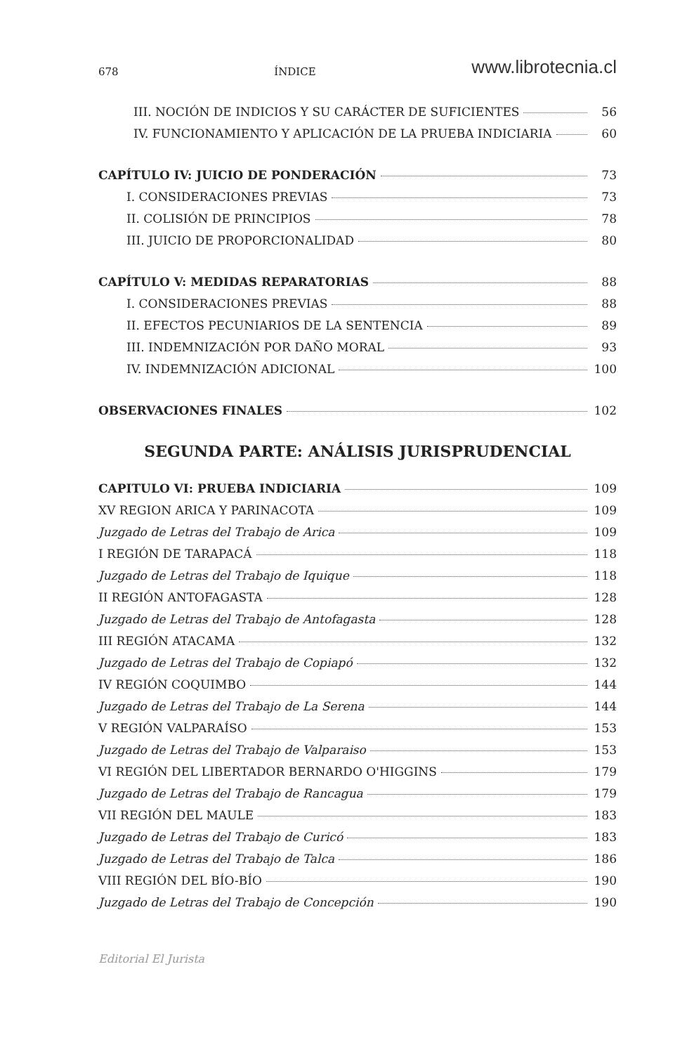678 ÍNDICE www.librotecnia.cl
III. NOCIÓN DE INDICIOS Y SU CARÁCTER DE SUFICIENTES 56
IV. FUNCIONAMIENTO Y APLICACIÓN DE LA PRUEBA INDICIARIA 60
CAPÍTULO IV: JUICIO DE PONDERACIÓN 73
I. CONSIDERACIONES PREVIAS 73
II. COLISIÓN DE PRINCIPIOS 78
III. JUICIO DE PROPORCIONALIDAD 80
CAPÍTULO V: MEDIDAS REPARATORIAS 88
I. CONSIDERACIONES PREVIAS 88
II. EFECTOS PECUNIARIOS DE LA SENTENCIA 89
III. INDEMNIZACIÓN POR DAÑO MORAL 93
IV. INDEMNIZACIÓN ADICIONAL 100
OBSERVACIONES FINALES 102
SEGUNDA PARTE: ANÁLISIS JURISPRUDENCIAL
CAPITULO VI: PRUEBA INDICIARIA 109
XV REGION ARICA Y PARINACOTA 109
Juzgado de Letras del Trabajo de Arica 109
I REGIÓN DE TARAPACÁ 118
Juzgado de Letras del Trabajo de Iquique 118
II REGIÓN ANTOFAGASTA 128
Juzgado de Letras del Trabajo de Antofagasta 128
III REGIÓN ATACAMA 132
Juzgado de Letras del Trabajo de Copiapó 132
IV REGIÓN COQUIMBO 144
Juzgado de Letras del Trabajo de La Serena 144
V REGIÓN VALPARAÍSO 153
Juzgado de Letras del Trabajo de Valparaiso 153
VI REGIÓN DEL LIBERTADOR BERNARDO O'HIGGINS 179
Juzgado de Letras del Trabajo de Rancagua 179
VII REGIÓN DEL MAULE 183
Juzgado de Letras del Trabajo de Curicó 183
Juzgado de Letras del Trabajo de Talca 186
VIII REGIÓN DEL BÍO-BÍO 190
Juzgado de Letras del Trabajo de Concepción 190
Editorial El Jurista